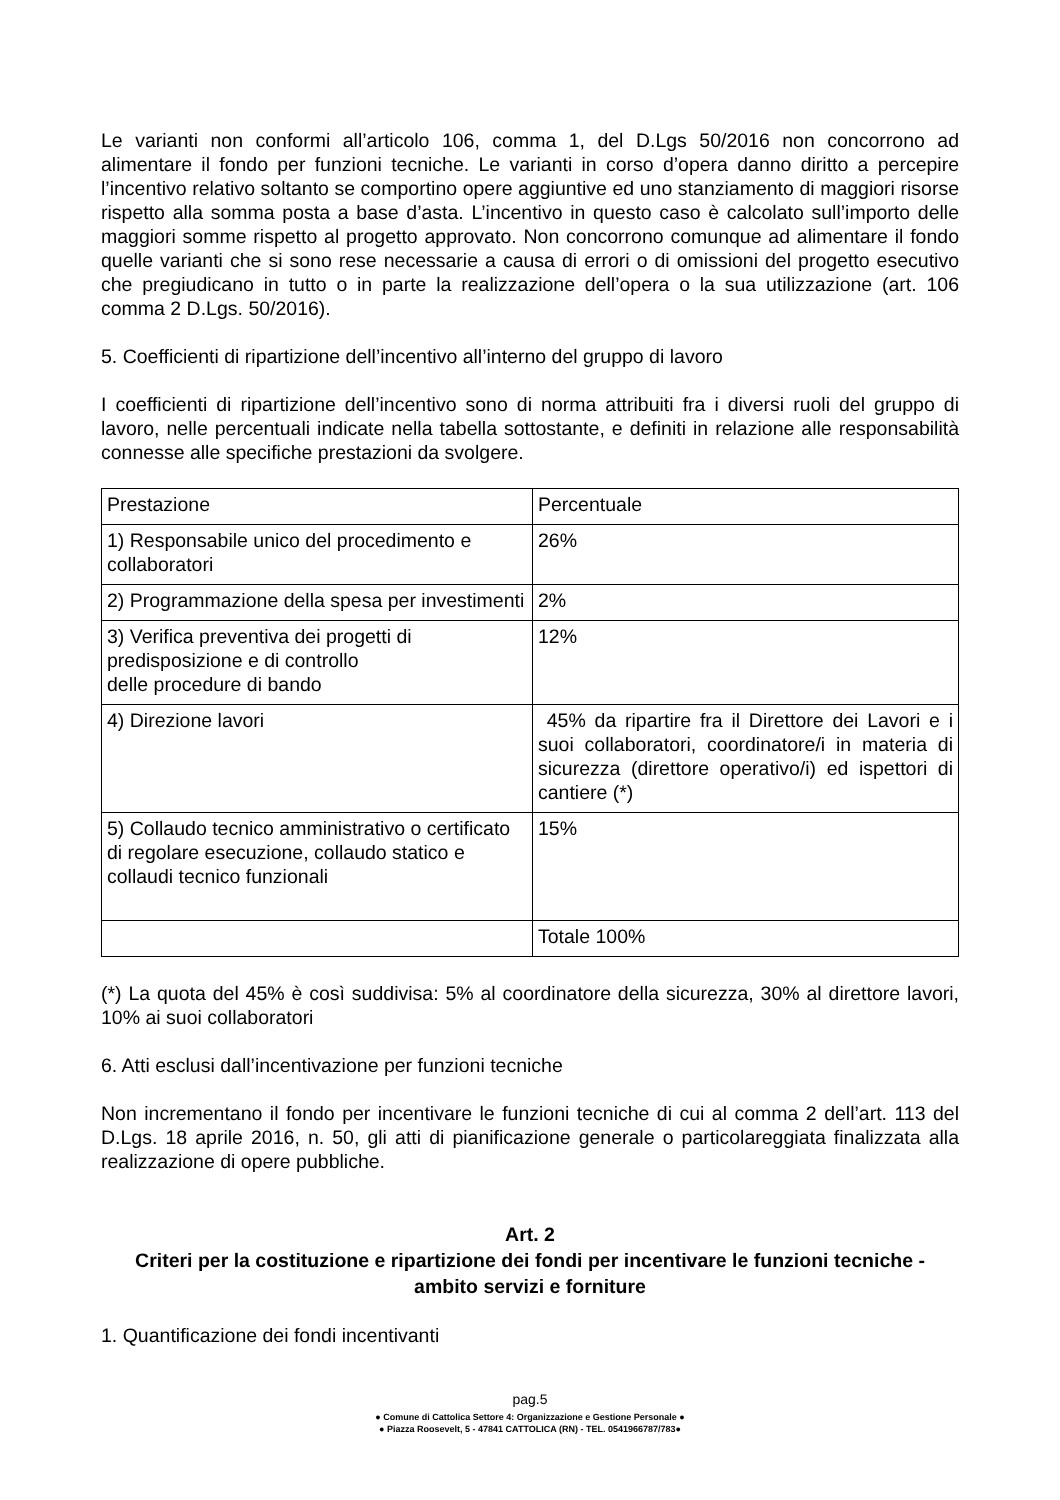Le varianti non conformi all’articolo 106, comma 1, del D.Lgs 50/2016 non concorrono ad alimentare il fondo per funzioni tecniche. Le varianti in corso d’opera danno diritto a percepire l’incentivo relativo soltanto se comportino opere aggiuntive ed uno stanziamento di maggiori risorse rispetto alla somma posta a base d’asta. L’incentivo in questo caso è calcolato sull’importo delle maggiori somme rispetto al progetto approvato. Non concorrono comunque ad alimentare il fondo quelle varianti che si sono rese necessarie a causa di errori o di omissioni del progetto esecutivo che pregiudicano in tutto o in parte la realizzazione dell’opera o la sua utilizzazione (art. 106 comma 2 D.Lgs. 50/2016).
5. Coefficienti di ripartizione dell’incentivo all’interno del gruppo di lavoro
I coefficienti di ripartizione dell’incentivo sono di norma attribuiti fra i diversi ruoli del gruppo di lavoro, nelle percentuali indicate nella tabella sottostante, e definiti in relazione alle responsabilità connesse alle specifiche prestazioni da svolgere.
| Prestazione | Percentuale |
| 1) Responsabile unico del procedimento e collaboratori | 26% |
| 2) Programmazione della spesa per investimenti | 2% |
| 3) Verifica preventiva dei progetti di predisposizione e di controllo delle procedure di bando | 12% |
| 4) Direzione lavori | 45% da ripartire fra il Direttore dei Lavori e i suoi collaboratori, coordinatore/i in materia di sicurezza (direttore operativo/i) ed ispettori di cantiere (*) |
| 5) Collaudo tecnico amministrativo o certificato di regolare esecuzione, collaudo statico e collaudi tecnico funzionali | 15% |
| | Totale 100% |
(*) La quota del 45% è così suddivisa: 5% al coordinatore della sicurezza, 30% al direttore lavori, 10% ai suoi collaboratori
6. Atti esclusi dall’incentivazione per funzioni tecniche
Non incrementano il fondo per incentivare le funzioni tecniche di cui al comma 2 dell’art. 113 del D.Lgs. 18 aprile 2016, n. 50, gli atti di pianificazione generale o particolareggiata finalizzata alla realizzazione di opere pubbliche.
Art. 2
Criteri per la costituzione e ripartizione dei fondi per incentivare le funzioni tecniche - ambito servizi e forniture
1. Quantificazione dei fondi incentivanti
pag.5
● Comune di Cattolica Settore 4: Organizzazione e Gestione Personale ●
● Piazza Roosevelt, 5 - 47841 CATTOLICA (RN) - TEL. 0541966787/783●